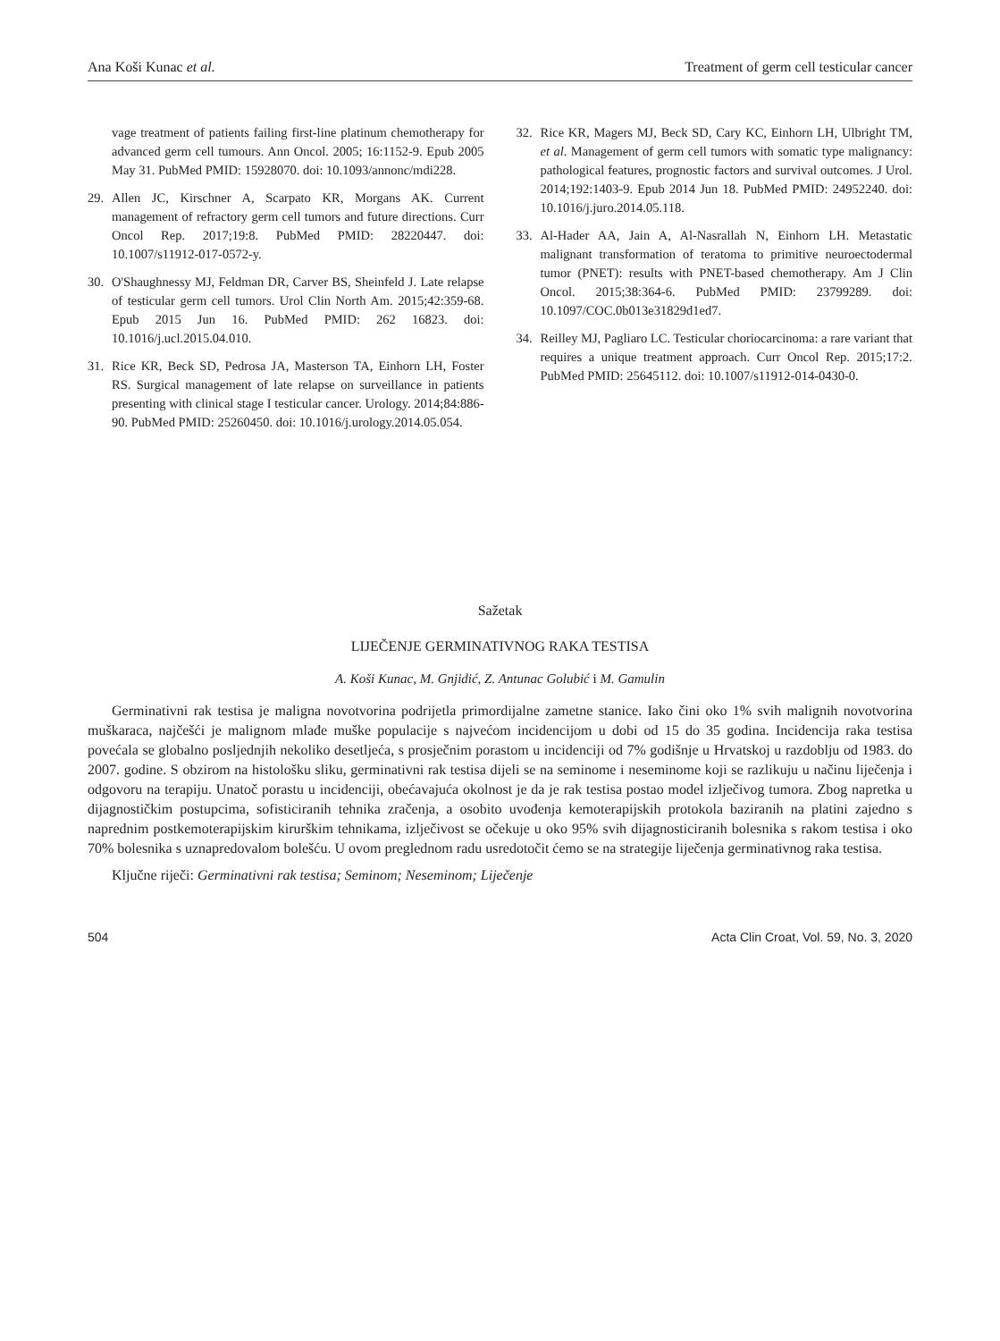Ana Koši Kunac et al. Treatment of germ cell testicular cancer
vage treatment of patients failing first-line platinum chemotherapy for advanced germ cell tumours. Ann Oncol. 2005; 16:1152-9. Epub 2005 May 31. PubMed PMID: 15928070. doi: 10.1093/annonc/mdi228.
29. Allen JC, Kirschner A, Scarpato KR, Morgans AK. Current management of refractory germ cell tumors and future directions. Curr Oncol Rep. 2017;19:8. PubMed PMID: 28220447. doi: 10.1007/s11912-017-0572-y.
30. O'Shaughnessy MJ, Feldman DR, Carver BS, Sheinfeld J. Late relapse of testicular germ cell tumors. Urol Clin North Am. 2015;42:359-68. Epub 2015 Jun 16. PubMed PMID: 262 16823. doi: 10.1016/j.ucl.2015.04.010.
31. Rice KR, Beck SD, Pedrosa JA, Masterson TA, Einhorn LH, Foster RS. Surgical management of late relapse on surveillance in patients presenting with clinical stage I testicular cancer. Urology. 2014;84:886-90. PubMed PMID: 25260450. doi: 10.1016/j.urology.2014.05.054.
32. Rice KR, Magers MJ, Beck SD, Cary KC, Einhorn LH, Ulbright TM, et al. Management of germ cell tumors with somatic type malignancy: pathological features, prognostic factors and survival outcomes. J Urol. 2014;192:1403-9. Epub 2014 Jun 18. PubMed PMID: 24952240. doi: 10.1016/j.juro.2014.05.118.
33. Al-Hader AA, Jain A, Al-Nasrallah N, Einhorn LH. Metastatic malignant transformation of teratoma to primitive neuroectodermal tumor (PNET): results with PNET-based chemotherapy. Am J Clin Oncol. 2015;38:364-6. PubMed PMID: 23799289. doi: 10.1097/COC.0b013e31829d1ed7.
34. Reilley MJ, Pagliaro LC. Testicular choriocarcinoma: a rare variant that requires a unique treatment approach. Curr Oncol Rep. 2015;17:2. PubMed PMID: 25645112. doi: 10.1007/s11912-014-0430-0.
Sažetak
LIJEČENJE GERMINATIVNOG RAKA TESTISA
A. Koši Kunac, M. Gnjidić, Z. Antunac Golubić i M. Gamulin
Germinativni rak testisa je maligna novotvorina podrijetla primordijalne zametne stanice. Iako čini oko 1% svih malignih novotvorina muškaraca, najčešći je malignom mlađe muške populacije s najvećom incidencijom u dobi od 15 do 35 godina. Incidencija raka testisa povećala se globalno posljednjih nekoliko desetljeća, s prosječnim porastom u incidenciji od 7% godišnje u Hrvatskoj u razdoblju od 1983. do 2007. godine. S obzirom na histološku sliku, germinativni rak testisa dijeli se na seminome i neseminome koji se razlikuju u načinu liječenja i odgovoru na terapiju. Unatoč porastu u incidenciji, obećavajuća okolnost je da je rak testisa postao model izlječivog tumora. Zbog napretka u dijagnostičkim postupcima, sofisticiranih tehnika zračenja, a osobito uvođenja kemoterapijskih protokola baziranih na platini zajedno s naprednim postkemoterapijskim kirurškim tehnikama, izlječivost se očekuje u oko 95% svih dijagnosticiranih bolesnika s rakom testisa i oko 70% bolesnika s uznapredovalom bolešću. U ovom preglednom radu usredotočit ćemo se na strategije liječenja germinativnog raka testisa.
Ključne riječi: Germinativni rak testisa; Seminom; Neseminom; Liječenje
504 Acta Clin Croat, Vol. 59, No. 3, 2020